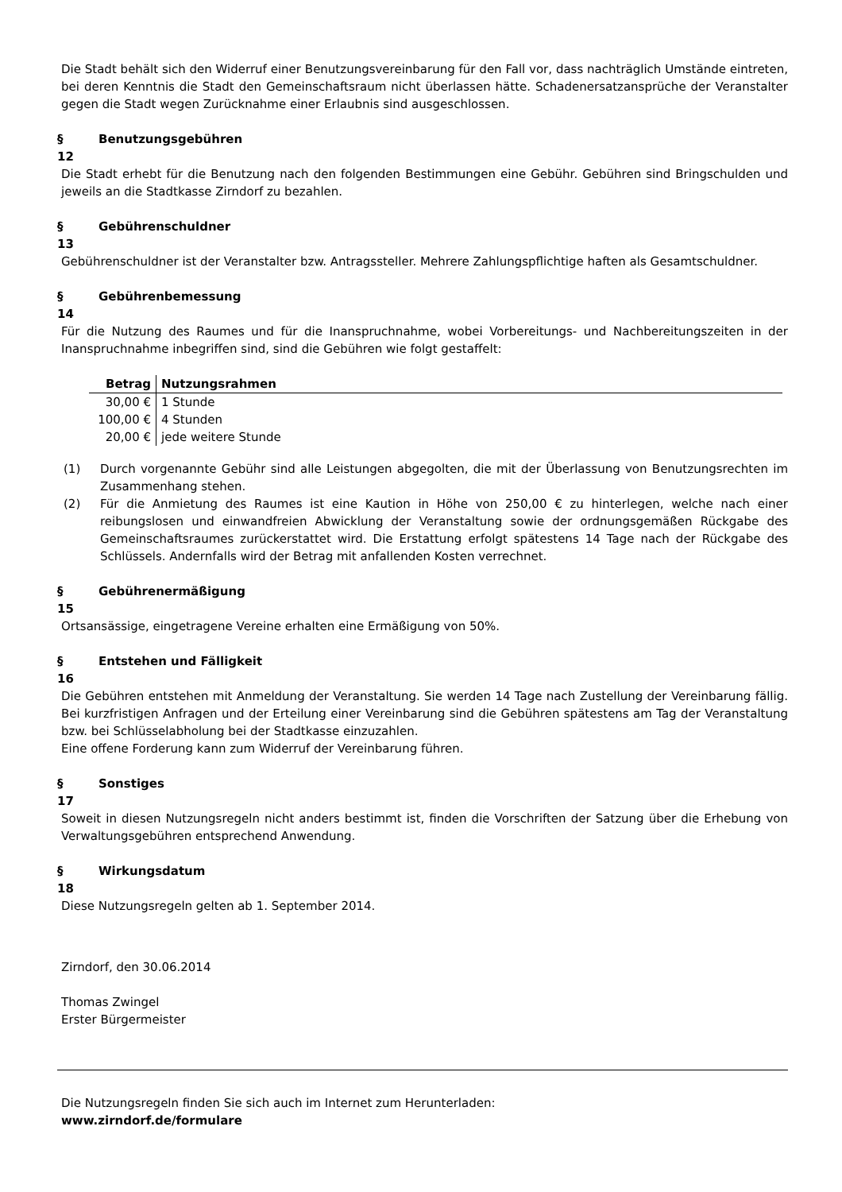Die Stadt behält sich den Widerruf einer Benutzungsvereinbarung für den Fall vor, dass nachträglich Umstände eintreten, bei deren Kenntnis die Stadt den Gemeinschaftsraum nicht überlassen hätte. Schadenersatzansprüche der Veranstalter gegen die Stadt wegen Zurücknahme einer Erlaubnis sind ausgeschlossen.
§ Benutzungsgebühren
12
Die Stadt erhebt für die Benutzung nach den folgenden Bestimmungen eine Gebühr. Gebühren sind Bringschulden und jeweils an die Stadtkasse Zirndorf zu bezahlen.
§ Gebührenschuldner
13
Gebührenschuldner ist der Veranstalter bzw. Antragssteller. Mehrere Zahlungspflichtige haften als Gesamtschuldner.
§ Gebührenbemessung
14
Für die Nutzung des Raumes und für die Inanspruchnahme, wobei Vorbereitungs- und Nachbereitungszeiten in der Inanspruchnahme inbegriffen sind, sind die Gebühren wie folgt gestaffelt:
| Betrag | Nutzungsrahmen |
| --- | --- |
| 30,00 € | 1 Stunde |
| 100,00 € | 4 Stunden |
| 20,00 € | jede weitere Stunde |
(1) Durch vorgenannte Gebühr sind alle Leistungen abgegolten, die mit der Überlassung von Benutzungsrechten im Zusammenhang stehen.
(2) Für die Anmietung des Raumes ist eine Kaution in Höhe von 250,00 € zu hinterlegen, welche nach einer reibungslosen und einwandfreien Abwicklung der Veranstaltung sowie der ordnungsgemäßen Rückgabe des Gemeinschaftsraumes zurückerstattet wird. Die Erstattung erfolgt spätestens 14 Tage nach der Rückgabe des Schlüssels. Andernfalls wird der Betrag mit anfallenden Kosten verrechnet.
§ Gebührenermäßigung
15
Ortsansässige, eingetragene Vereine erhalten eine Ermäßigung von 50%.
§ Entstehen und Fälligkeit
16
Die Gebühren entstehen mit Anmeldung der Veranstaltung. Sie werden 14 Tage nach Zustellung der Vereinbarung fällig. Bei kurzfristigen Anfragen und der Erteilung einer Vereinbarung sind die Gebühren spätestens am Tag der Veranstaltung bzw. bei Schlüsselabholung bei der Stadtkasse einzuzahlen.
Eine offene Forderung kann zum Widerruf der Vereinbarung führen.
§ Sonstiges
17
Soweit in diesen Nutzungsregeln nicht anders bestimmt ist, finden die Vorschriften der Satzung über die Erhebung von Verwaltungsgebühren entsprechend Anwendung.
§ Wirkungsdatum
18
Diese Nutzungsregeln gelten ab 1. September 2014.
Zirndorf, den 30.06.2014
Thomas Zwingel
Erster Bürgermeister
Die Nutzungsregeln finden Sie sich auch im Internet zum Herunterladen:
www.zirndorf.de/formulare